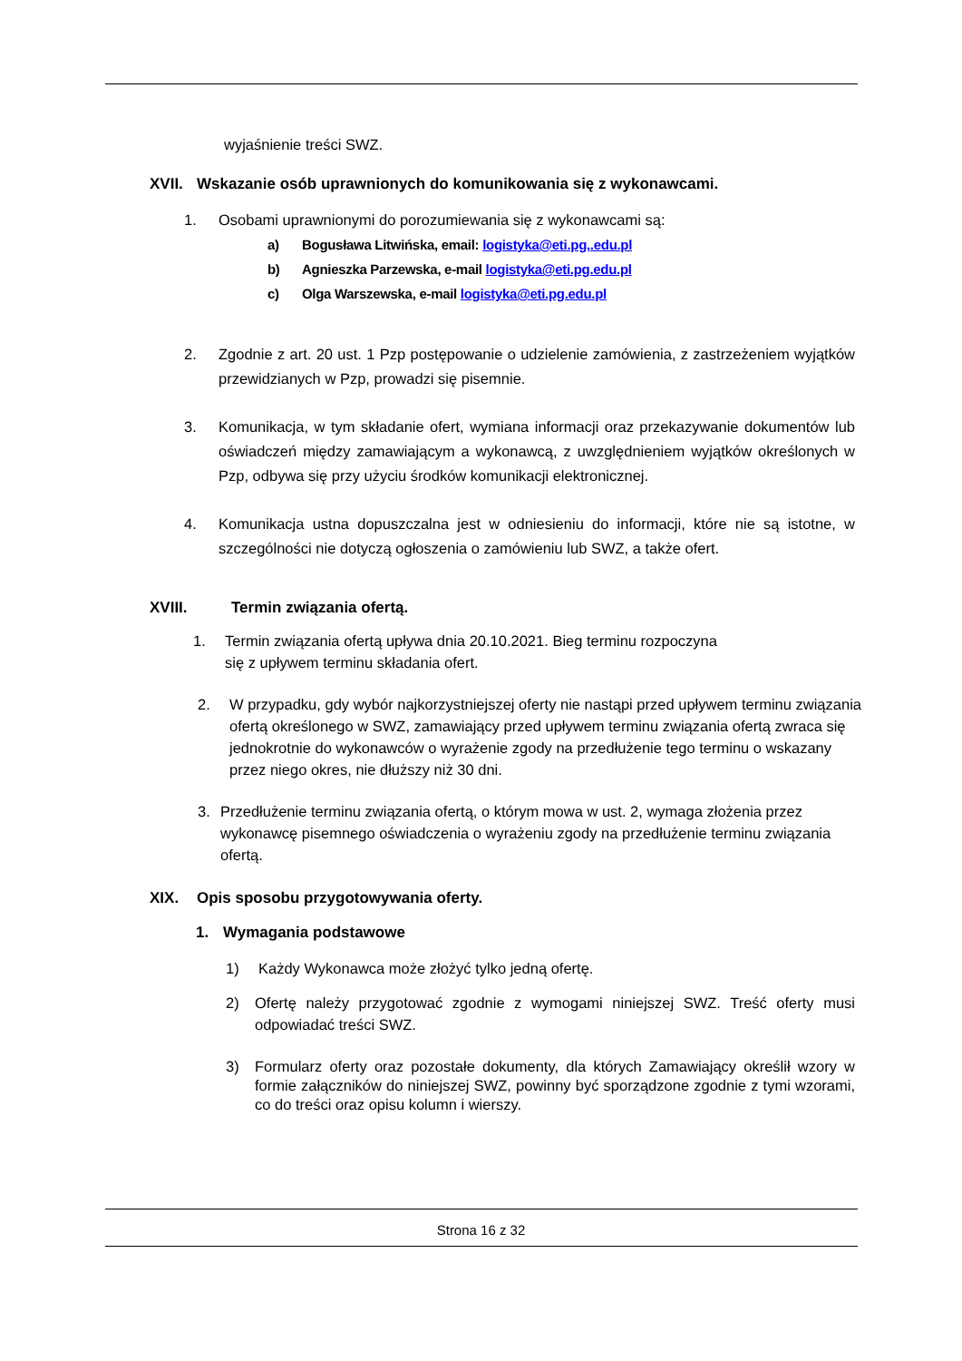wyjaśnienie treści SWZ.
XVII. Wskazanie osób uprawnionych do komunikowania się z wykonawcami.
1. Osobami uprawnionymi do porozumiewania się z wykonawcami są:
a) Bogusława Litwińska, email: logistyka@eti.pg,.edu.pl
b) Agnieszka Parzewska, e-mail logistyka@eti.pg.edu.pl
c) Olga Warszewska, e-mail logistyka@eti.pg.edu.pl
2. Zgodnie z art. 20 ust. 1 Pzp postępowanie o udzielenie zamówienia, z zastrzeżeniem wyjątków przewidzianych w Pzp, prowadzi się pisemnie.
3. Komunikacja, w tym składanie ofert, wymiana informacji oraz przekazywanie dokumentów lub oświadczeń między zamawiającym a wykonawcą, z uwzględnieniem wyjątków określonych w Pzp, odbywa się przy użyciu środków komunikacji elektronicznej.
4. Komunikacja ustna dopuszczalna jest w odniesieniu do informacji, które nie są istotne, w szczególności nie dotyczą ogłoszenia o zamówieniu lub SWZ, a także ofert.
XVIII. Termin związania ofertą.
1. Termin związania ofertą upływa dnia 20.10.2021. Bieg terminu rozpoczyna
się z upływem terminu składania ofert.
2. W przypadku, gdy wybór najkorzystniejszej oferty nie nastąpi przed upływem terminu związania ofertą określonego w SWZ, zamawiający przed upływem terminu związania ofertą zwraca się jednokrotnie do wykonawców o wyrażenie zgody na przedłużenie tego terminu o wskazany przez niego okres, nie dłuższy niż 30 dni.
3. Przedłużenie terminu związania ofertą, o którym mowa w ust. 2, wymaga złożenia przez wykonawcę pisemnego oświadczenia o wyrażeniu zgody na przedłużenie terminu związania ofertą.
XIX. Opis sposobu przygotowywania oferty.
1. Wymagania podstawowe
1) Każdy Wykonawca może złożyć tylko jedną ofertę.
2) Ofertę należy przygotować zgodnie z wymogami niniejszej SWZ. Treść oferty musi odpowiadać treści SWZ.
3) Formularz oferty oraz pozostałe dokumenty, dla których Zamawiający określił wzory w formie załączników do niniejszej SWZ, powinny być sporządzone zgodnie z tymi wzorami, co do treści oraz opisu kolumn i wierszy.
Strona 16 z 32